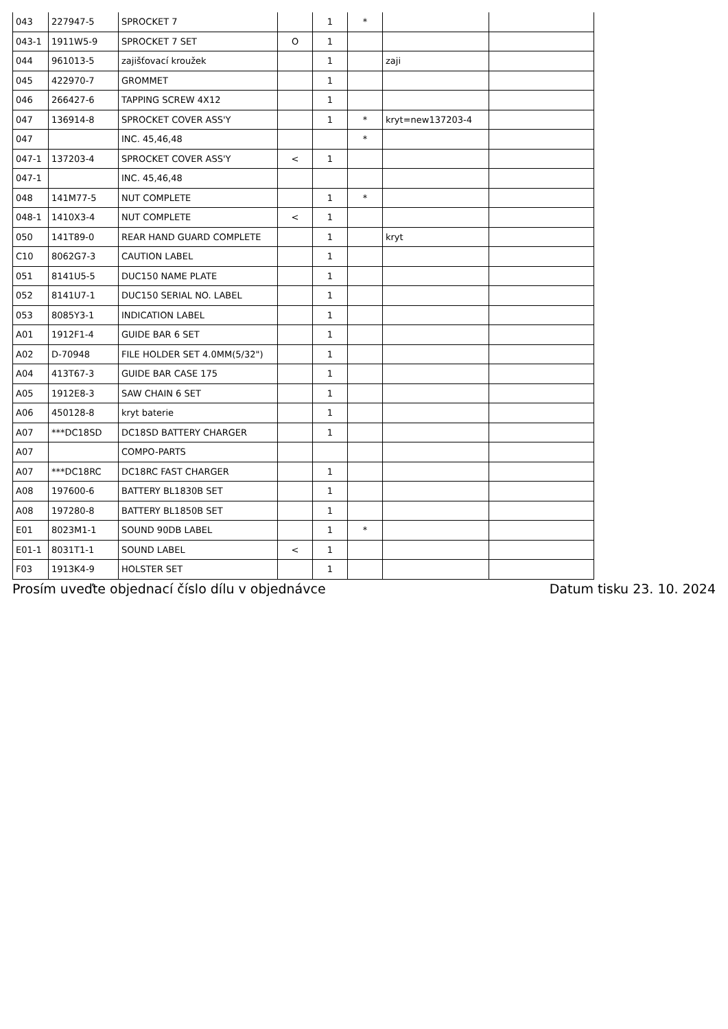| 043 | 227947-5 | SPROCKET 7 | | 1 | * | | |
| 043-1 | 1911W5-9 | SPROCKET 7 SET | O | 1 | | | |
| 044 | 961013-5 | zajišťovací kroužek | | 1 | | zaji | |
| 045 | 422970-7 | GROMMET | | 1 | | | |
| 046 | 266427-6 | TAPPING SCREW 4X12 | | 1 | | | |
| 047 | 136914-8 | SPROCKET COVER ASS'Y | | 1 | * | kryt=new137203-4 | |
| 047 | | INC. 45,46,48 | | | * | | |
| 047-1 | 137203-4 | SPROCKET COVER ASS'Y | < | 1 | | | |
| 047-1 | | INC. 45,46,48 | | | | | |
| 048 | 141M77-5 | NUT COMPLETE | | 1 | * | | |
| 048-1 | 1410X3-4 | NUT COMPLETE | < | 1 | | | |
| 050 | 141T89-0 | REAR HAND GUARD COMPLETE | | 1 | | kryt | |
| C10 | 8062G7-3 | CAUTION LABEL | | 1 | | | |
| 051 | 8141U5-5 | DUC150 NAME PLATE | | 1 | | | |
| 052 | 8141U7-1 | DUC150 SERIAL NO. LABEL | | 1 | | | |
| 053 | 8085Y3-1 | INDICATION LABEL | | 1 | | | |
| A01 | 1912F1-4 | GUIDE BAR 6 SET | | 1 | | | |
| A02 | D-70948 | FILE HOLDER SET 4.0MM(5/32") | | 1 | | | |
| A04 | 413T67-3 | GUIDE BAR CASE 175 | | 1 | | | |
| A05 | 1912E8-3 | SAW CHAIN 6 SET | | 1 | | | |
| A06 | 450128-8 | kryt baterie | | 1 | | | |
| A07 | ***DC18SD | DC18SD BATTERY CHARGER | | 1 | | | |
| A07 | | COMPO-PARTS | | | | | |
| A07 | ***DC18RC | DC18RC FAST CHARGER | | 1 | | | |
| A08 | 197600-6 | BATTERY BL1830B SET | | 1 | | | |
| A08 | 197280-8 | BATTERY BL1850B SET | | 1 | | | |
| E01 | 8023M1-1 | SOUND 90DB LABEL | | 1 | * | | |
| E01-1 | 8031T1-1 | SOUND LABEL | < | 1 | | | |
| F03 | 1913K4-9 | HOLSTER SET | | 1 | | | |
Prosím uveďte objednací číslo dílu v objednávce Datum tisku 23. 10. 2024